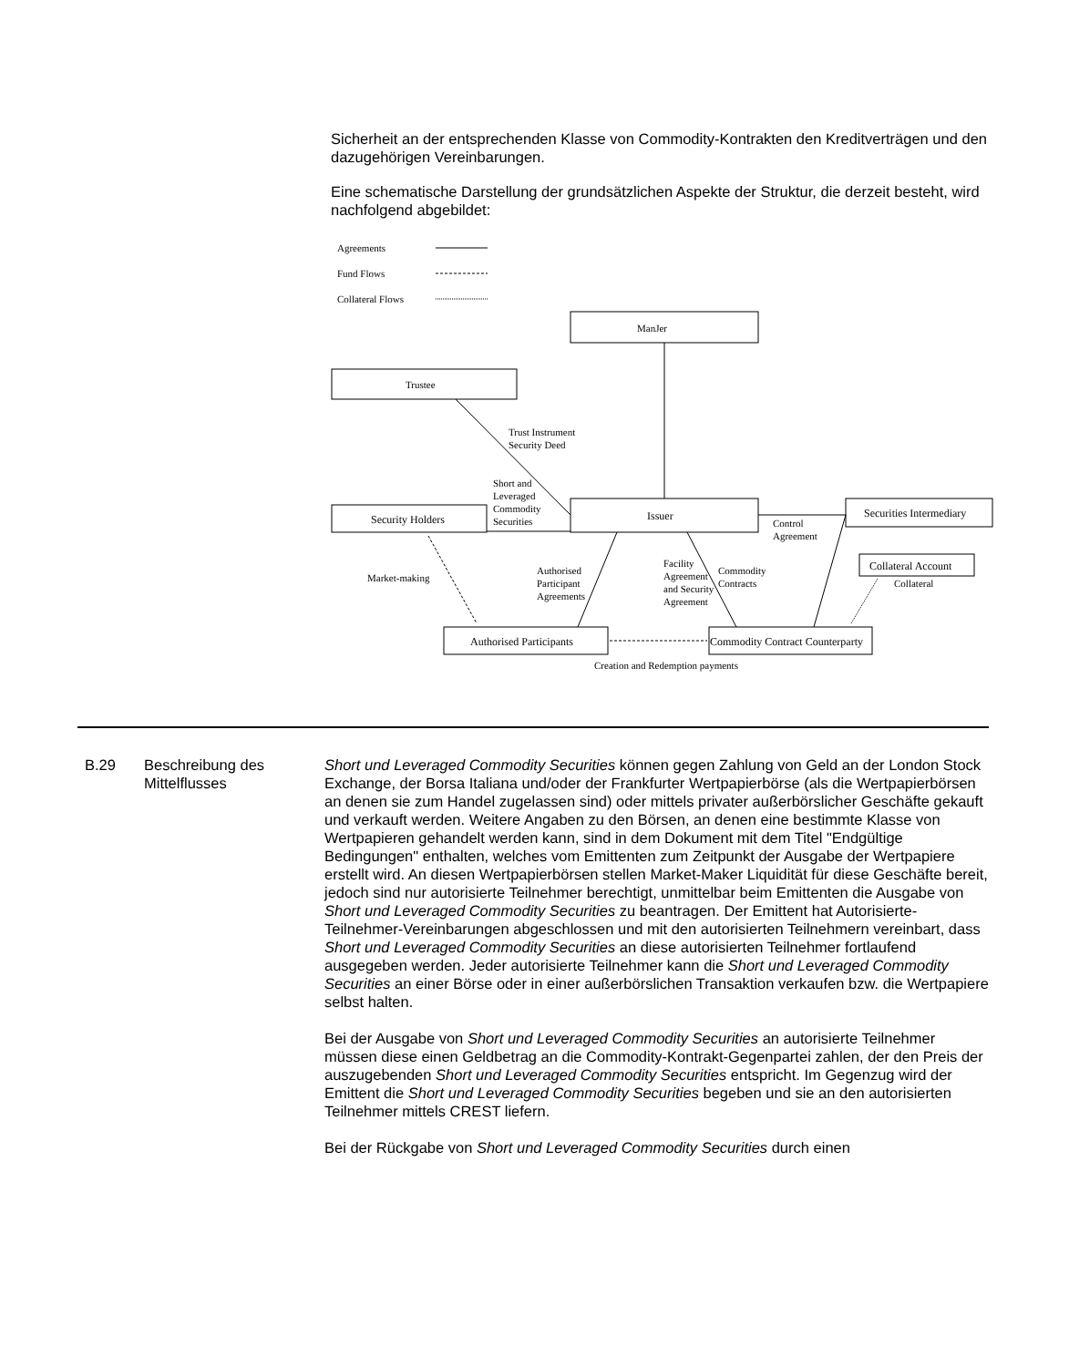Sicherheit an der entsprechenden Klasse von Commodity-Kontrakten den Kreditverträgen und den dazugehörigen Vereinbarungen.
Eine schematische Darstellung der grundsätzlichen Aspekte der Struktur, die derzeit besteht, wird nachfolgend abgebildet:
Agreements
Fund Flows
Collateral Flows
ManJer
Trustee
Trust Instrument
Security Deed
Short and
Leveraged
Commodity
Securities
Security Holders
Issuer
Securities Intermediary
Control
Agreement
Collateral Account
Collateral
Market-making
Authorised
Participant
Agreements
Facility
Agreement
and Security
Agreement
Commodity
Contracts
Authorised Participants
Commodity Contract Counterparty
Creation and Redemption payments
B.29 Beschreibung des Mittelflusses
Short und Leveraged Commodity Securities können gegen Zahlung von Geld an der London Stock Exchange, der Borsa Italiana und/oder der Frankfurter Wertpapierbörse (als die Wertpapierbörsen an denen sie zum Handel zugelassen sind) oder mittels privater außerbörslicher Geschäfte gekauft und verkauft werden. Weitere Angaben zu den Börsen, an denen eine bestimmte Klasse von Wertpapieren gehandelt werden kann, sind in dem Dokument mit dem Titel "Endgültige Bedingungen" enthalten, welches vom Emittenten zum Zeitpunkt der Ausgabe der Wertpapiere erstellt wird. An diesen Wertpapierbörsen stellen Market-Maker Liquidität für diese Geschäfte bereit, jedoch sind nur autorisierte Teilnehmer berechtigt, unmittelbar beim Emittenten die Ausgabe von Short und Leveraged Commodity Securities zu beantragen. Der Emittent hat Autorisierte-Teilnehmer-Vereinbarungen abgeschlossen und mit den autorisierten Teilnehmern vereinbart, dass Short und Leveraged Commodity Securities an diese autorisierten Teilnehmer fortlaufend ausgegeben werden. Jeder autorisierte Teilnehmer kann die Short und Leveraged Commodity Securities an einer Börse oder in einer außerbörslichen Transaktion verkaufen bzw. die Wertpapiere selbst halten.
Bei der Ausgabe von Short und Leveraged Commodity Securities an autorisierte Teilnehmer müssen diese einen Geldbetrag an die Commodity-Kontrakt-Gegenpartei zahlen, der den Preis der auszugebenden Short und Leveraged Commodity Securities entspricht. Im Gegenzug wird der Emittent die Short und Leveraged Commodity Securities begeben und sie an den autorisierten Teilnehmer mittels CREST liefern.
Bei der Rückgabe von Short und Leveraged Commodity Securities durch einen